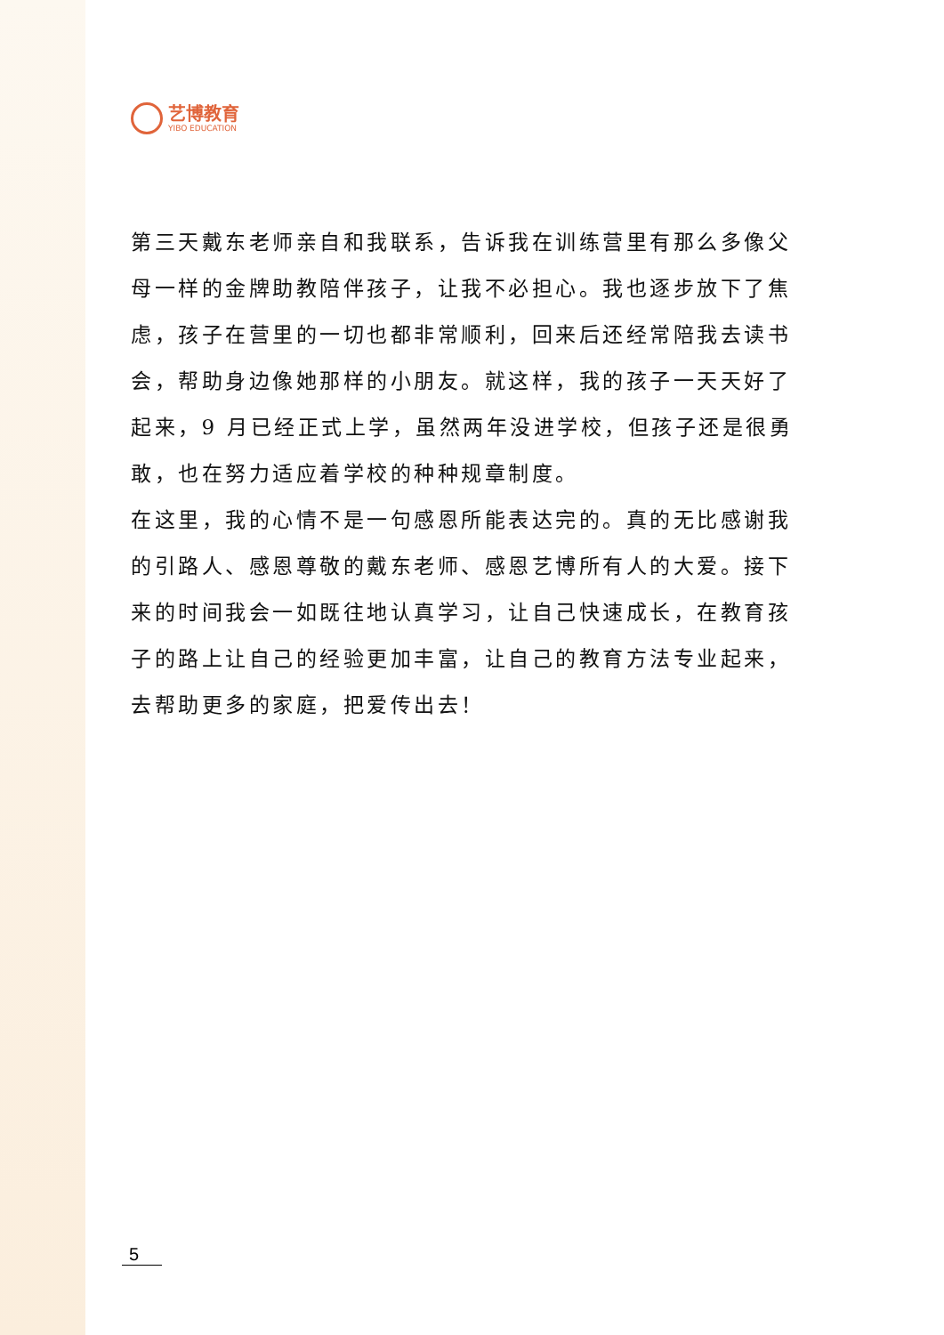艺博教育
YIBO EDUCATION
第三天戴东老师亲自和我联系，告诉我在训练营里有那么多像父母一样的金牌助教陪伴孩子，让我不必担心。我也逐步放下了焦虑，孩子在营里的一切也都非常顺利，回来后还经常陪我去读书会，帮助身边像她那样的小朋友。就这样，我的孩子一天天好了起来，9 月已经正式上学，虽然两年没进学校，但孩子还是很勇敢，也在努力适应着学校的种种规章制度。
在这里，我的心情不是一句感恩所能表达完的。真的无比感谢我的引路人、感恩尊敬的戴东老师、感恩艺博所有人的大爱。接下来的时间我会一如既往地认真学习，让自己快速成长，在教育孩子的路上让自己的经验更加丰富，让自己的教育方法专业起来，去帮助更多的家庭，把爱传出去！
5